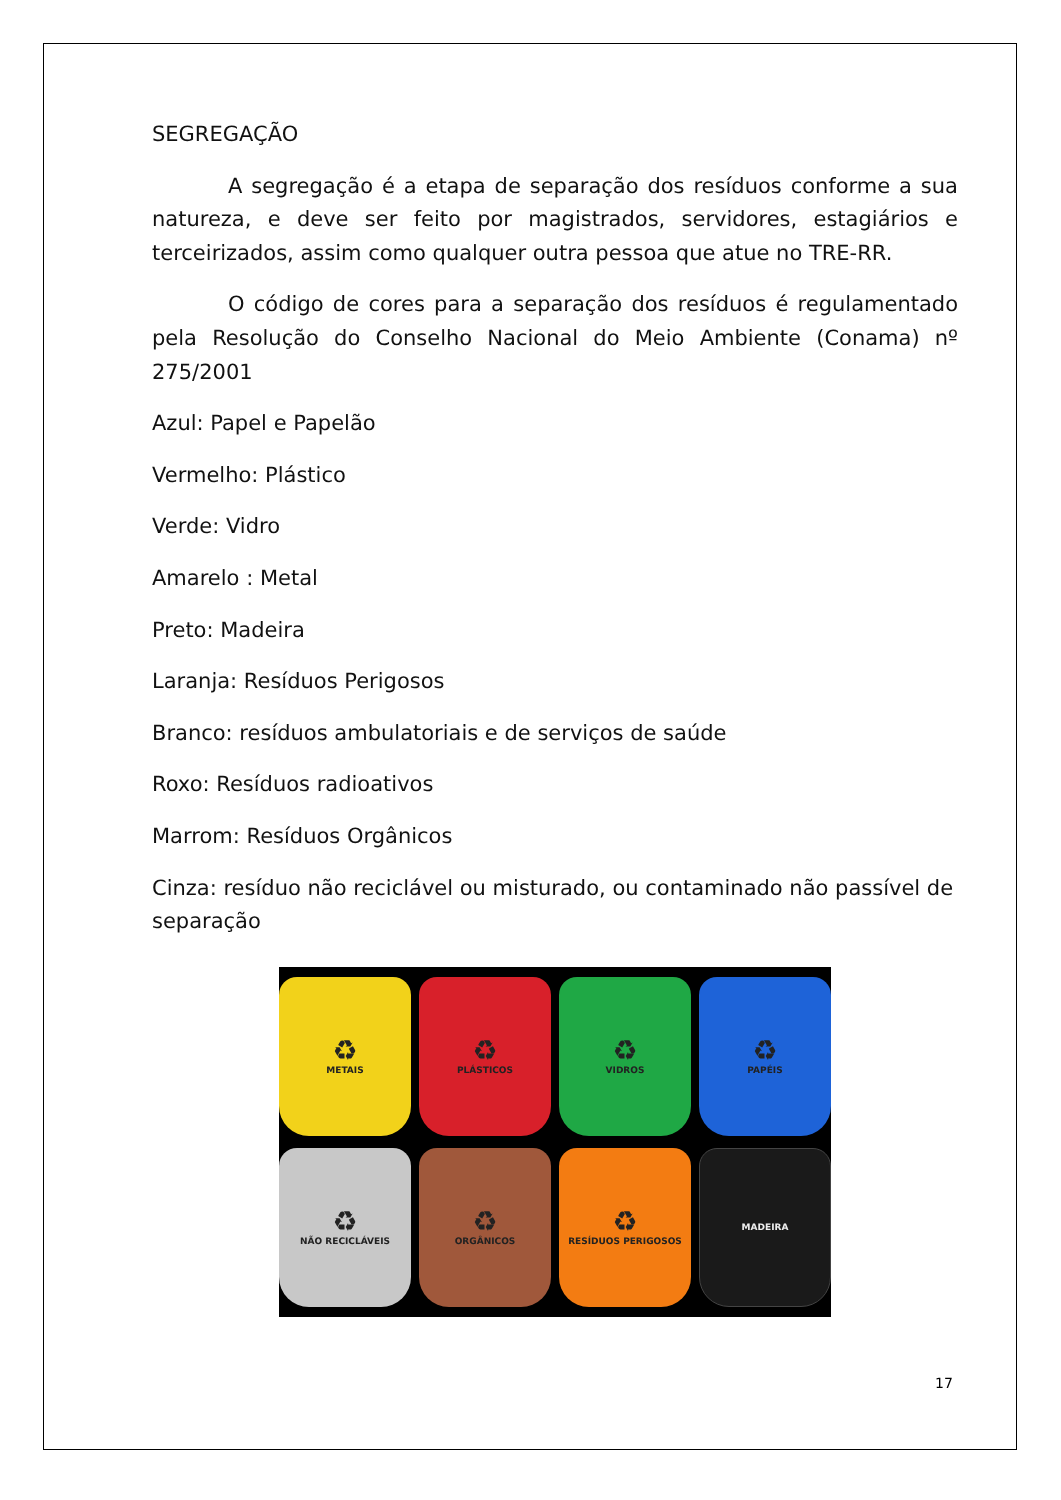SEGREGAÇÃO
A segregação é a etapa de separação dos resíduos conforme a sua natureza, e deve ser feito por magistrados, servidores, estagiários e terceirizados, assim como qualquer outra pessoa que atue no TRE-RR.
O código de cores para a separação dos resíduos é regulamentado pela Resolução do Conselho Nacional do Meio Ambiente (Conama) nº 275/2001
Azul: Papel e Papelão
Vermelho: Plástico
Verde: Vidro
Amarelo : Metal
Preto: Madeira
Laranja: Resíduos Perigosos
Branco: resíduos ambulatoriais e de serviços de saúde
Roxo: Resíduos radioativos
Marrom: Resíduos Orgânicos
Cinza: resíduo não reciclável ou misturado, ou contaminado não passível de separação
♻
METAIS
♻
PLÁSTICOS
♻
VIDROS
♻
PAPÉIS
♻
NÃO RECICLÁVEIS
♻
ORGÂNICOS
♻
RESÍDUOS PERIGOSOS
MADEIRA
17